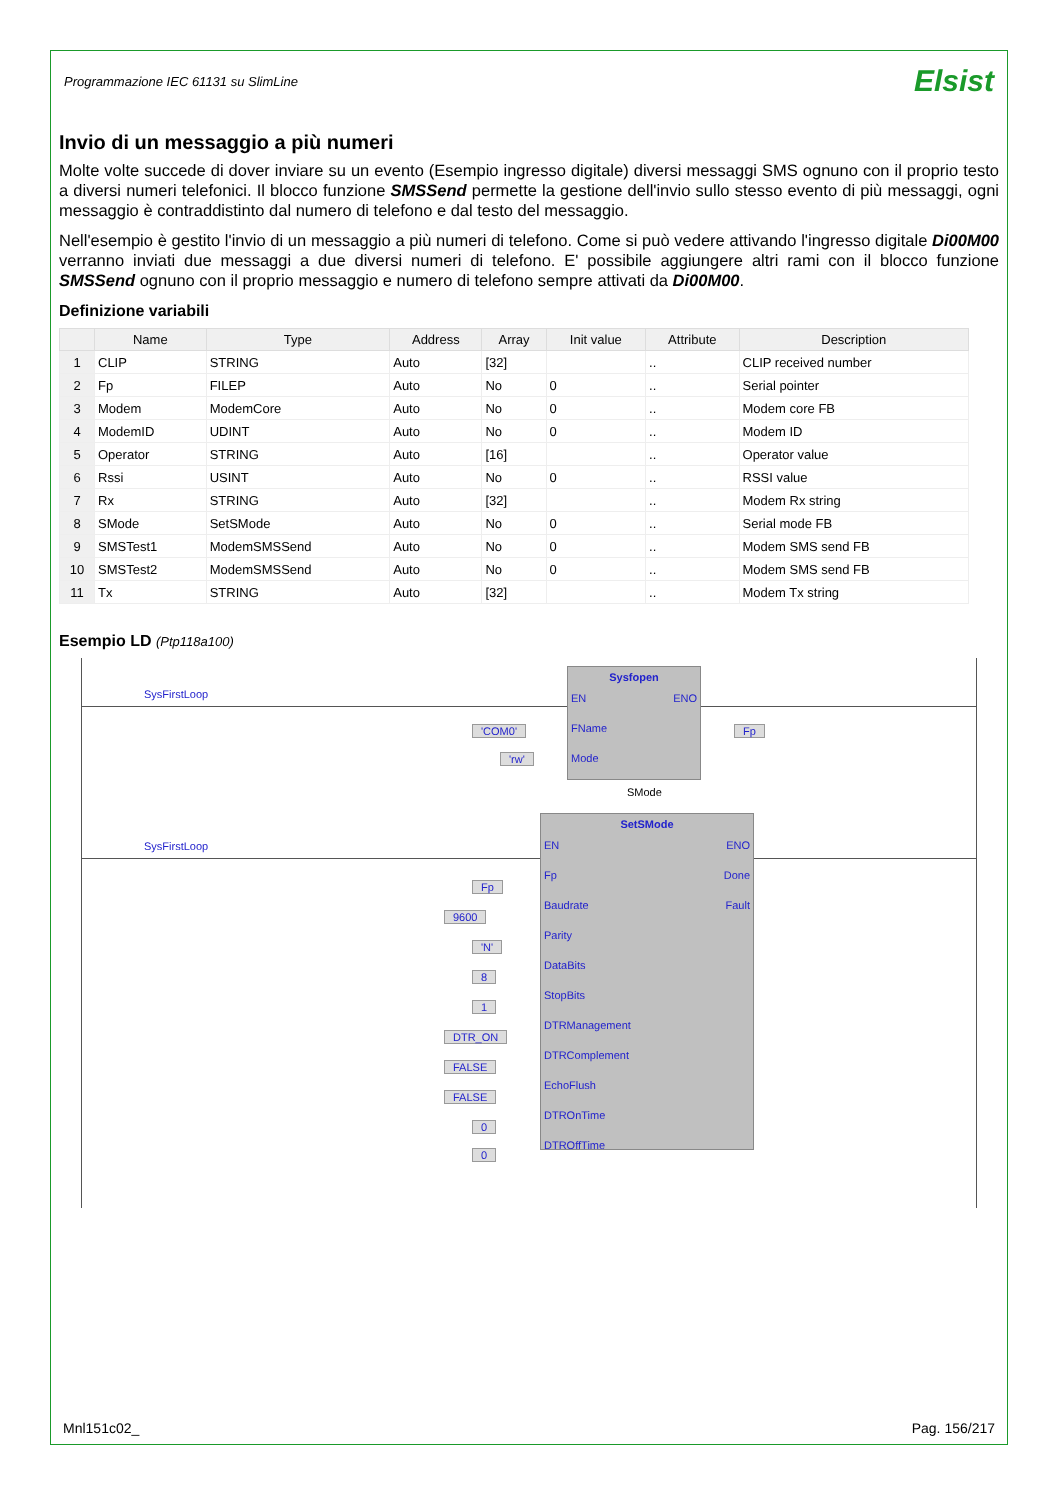Programmazione IEC 61131 su SlimLine Elsist
Invio di un messaggio a più numeri
Molte volte succede di dover inviare su un evento (Esempio ingresso digitale) diversi messaggi SMS ognuno con il proprio testo a diversi numeri telefonici. Il blocco funzione SMSSend permette la gestione dell'invio sullo stesso evento di più messaggi, ogni messaggio è contraddistinto dal numero di telefono e dal testo del messaggio.
Nell'esempio è gestito l'invio di un messaggio a più numeri di telefono. Come si può vedere attivando l'ingresso digitale Di00M00 verranno inviati due messaggi a due diversi numeri di telefono. E' possibile aggiungere altri rami con il blocco funzione SMSSend ognuno con il proprio messaggio e numero di telefono sempre attivati da Di00M00.
Definizione variabili
| | Name | Type | Address | Array | Init value | Attribute | Description |
| --- | --- | --- | --- | --- | --- | --- | --- |
| 1 | CLIP | STRING | Auto | [32] | | .. | CLIP received number |
| 2 | Fp | FILEP | Auto | No | 0 | .. | Serial pointer |
| 3 | Modem | ModemCore | Auto | No | 0 | .. | Modem core FB |
| 4 | ModemID | UDINT | Auto | No | 0 | .. | Modem ID |
| 5 | Operator | STRING | Auto | [16] | | .. | Operator value |
| 6 | Rssi | USINT | Auto | No | 0 | .. | RSSI value |
| 7 | Rx | STRING | Auto | [32] | | .. | Modem Rx string |
| 8 | SMode | SetSMode | Auto | No | 0 | .. | Serial mode FB |
| 9 | SMSTest1 | ModemSMSSend | Auto | No | 0 | .. | Modem SMS send FB |
| 10 | SMSTest2 | ModemSMSSend | Auto | No | 0 | .. | Modem SMS send FB |
| 11 | Tx | STRING | Auto | [32] | | .. | Modem Tx string |
Esempio LD (Ptp118a100)
SysFirstLoop
SysFirstLoop
Sysfopen
EN ENO
FName
Mode
'COM0'
'rw'
Fp
SMode
SetSMode
EN ENO
Fp Done
Baudrate Fault
Parity
DataBits
StopBits
DTRManagement
DTRComplement
EchoFlush
DTROnTime
DTROffTime
Fp
9600
'N'
8
1
DTR_ON
FALSE
FALSE
0
0
Mnl151c02_ Pag. 156/217